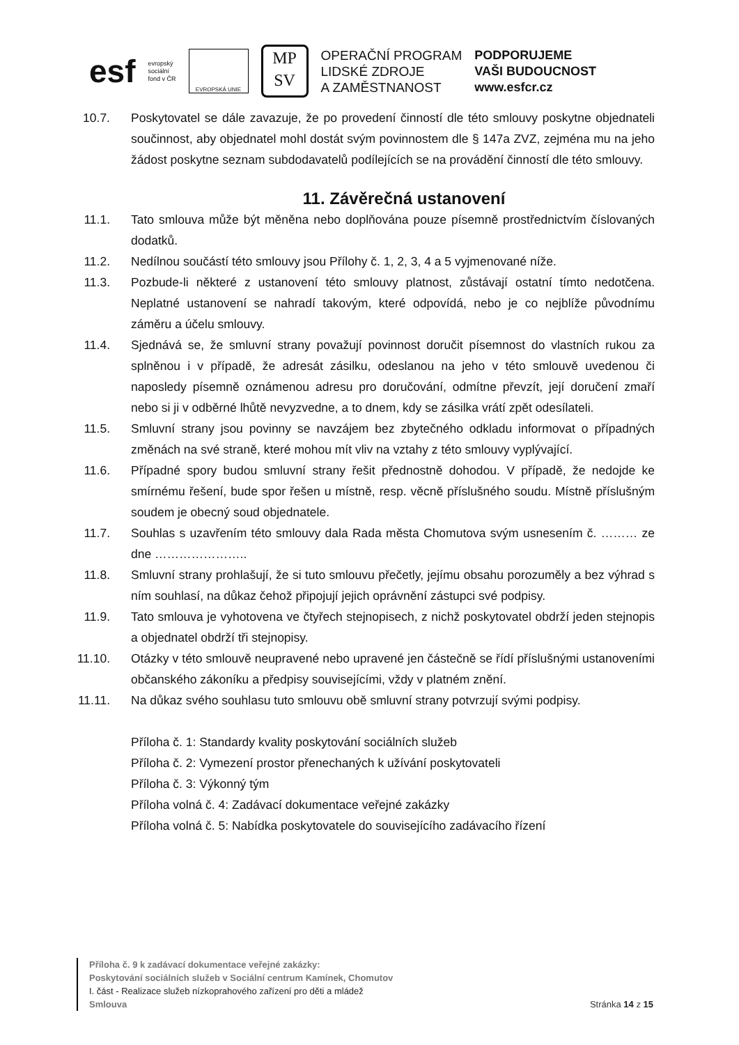esf
evropský
sociální
fond v ČR
EVROPSKÁ UNIE
MP
SV
OPERAČNÍ PROGRAM
LIDSKÉ ZDROJE
A ZAMĚSTNANOST
PODPORUJEME
VAŠI BUDOUCNOST
www.esfcr.cz
10.7. Poskytovatel se dále zavazuje, že po provedení činností dle této smlouvy poskytne objednateli součinnost, aby objednatel mohl dostát svým povinnostem dle § 147a ZVZ, zejména mu na jeho žádost poskytne seznam subdodavatelů podílejících se na provádění činností dle této smlouvy.
11. Závěrečná ustanovení
11.1. Tato smlouva může být měněna nebo doplňována pouze písemně prostřednictvím číslovaných dodatků.
11.2. Nedílnou součástí této smlouvy jsou Přílohy č. 1, 2, 3, 4 a 5 vyjmenované níže.
11.3. Pozbude-li některé z ustanovení této smlouvy platnost, zůstávají ostatní tímto nedotčena. Neplatné ustanovení se nahradí takovým, které odpovídá, nebo je co nejblíže původnímu záměru a účelu smlouvy.
11.4. Sjednává se, že smluvní strany považují povinnost doručit písemnost do vlastních rukou za splněnou i v případě, že adresát zásilku, odeslanou na jeho v této smlouvě uvedenou či naposledy písemně oznámenou adresu pro doručování, odmítne převzít, její doručení zmaří nebo si ji v odběrné lhůtě nevyzvedne, a to dnem, kdy se zásilka vrátí zpět odesílateli.
11.5. Smluvní strany jsou povinny se navzájem bez zbytečného odkladu informovat o případných změnách na své straně, které mohou mít vliv na vztahy z této smlouvy vyplývající.
11.6. Případné spory budou smluvní strany řešit přednostně dohodou. V případě, že nedojde ke smírnému řešení, bude spor řešen u místně, resp. věcně příslušného soudu. Místně příslušným soudem je obecný soud objednatele.
11.7. Souhlas s uzavřením této smlouvy dala Rada města Chomutova svým usnesením č. ……… ze dne …………………..
11.8. Smluvní strany prohlašují, že si tuto smlouvu přečetly, jejímu obsahu porozuměly a bez výhrad s ním souhlasí, na důkaz čehož připojují jejich oprávnění zástupci své podpisy.
11.9. Tato smlouva je vyhotovena ve čtyřech stejnopisech, z nichž poskytovatel obdrží jeden stejnopis a objednatel obdrží tři stejnopisy.
11.10. Otázky v této smlouvě neupravené nebo upravené jen částečně se řídí příslušnými ustanoveními občanského zákoníku a předpisy souvisejícími, vždy v platném znění.
11.11. Na důkaz svého souhlasu tuto smlouvu obě smluvní strany potvrzují svými podpisy.
Příloha č. 1: Standardy kvality poskytování sociálních služeb
Příloha č. 2: Vymezení prostor přenechaných k užívání poskytovateli
Příloha č. 3: Výkonný tým
Příloha volná č. 4: Zadávací dokumentace veřejné zakázky
Příloha volná č. 5: Nabídka poskytovatele do souvisejícího zadávacího řízení
Příloha č. 9 k zadávací dokumentace veřejné zakázky:
Poskytování sociálních služeb v Sociální centrum Kamínek, Chomutov
I. část - Realizace služeb nízkoprahového zařízení pro děti a mládež
Smlouva
Stránka 14 z 15